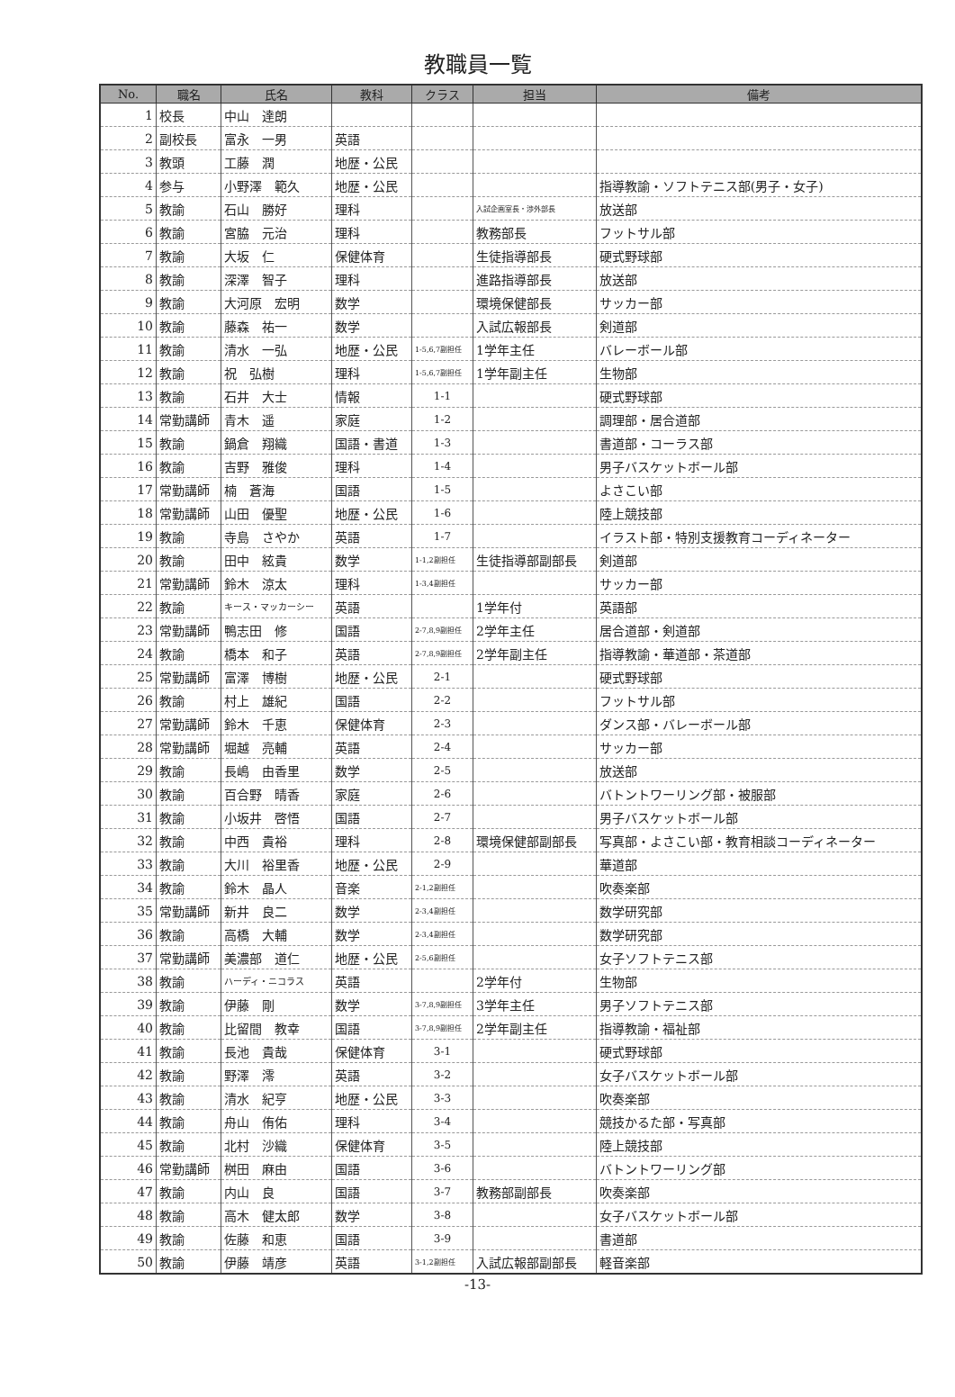教職員一覧
| No. | 職名 | 氏名 | 教科 | クラス | 担当 | 備考 |
| --- | --- | --- | --- | --- | --- | --- |
| 1 | 校長 | 中山 達朗 | | | | |
| 2 | 副校長 | 富永 一男 | 英語 | | | |
| 3 | 教頭 | 工藤 潤 | 地歴・公民 | | | |
| 4 | 参与 | 小野澤 範久 | 地歴・公民 | | | 指導教諭・ソフトテニス部(男子・女子) |
| 5 | 教諭 | 石山 勝好 | 理科 | | 入試企画室長・渉外部長 | 放送部 |
| 6 | 教諭 | 宮脇 元治 | 理科 | | 教務部長 | フットサル部 |
| 7 | 教諭 | 大坂 仁 | 保健体育 | | 生徒指導部長 | 硬式野球部 |
| 8 | 教諭 | 深澤 智子 | 理科 | | 進路指導部長 | 放送部 |
| 9 | 教諭 | 大河原 宏明 | 数学 | | 環境保健部長 | サッカー部 |
| 10 | 教諭 | 藤森 祐一 | 数学 | | 入試広報部長 | 剣道部 |
| 11 | 教諭 | 清水 一弘 | 地歴・公民 | 1-5,6,7副担任 | 1学年主任 | バレーボール部 |
| 12 | 教諭 | 祝 弘樹 | 理科 | 1-5,6,7副担任 | 1学年副主任 | 生物部 |
| 13 | 教諭 | 石井 大士 | 情報 | 1-1 | | 硬式野球部 |
| 14 | 常勤講師 | 青木 遥 | 家庭 | 1-2 | | 調理部・居合道部 |
| 15 | 教諭 | 鍋倉 翔織 | 国語・書道 | 1-3 | | 書道部・コーラス部 |
| 16 | 教諭 | 吉野 雅俊 | 理科 | 1-4 | | 男子バスケットボール部 |
| 17 | 常勤講師 | 楠 蒼海 | 国語 | 1-5 | | よさこい部 |
| 18 | 常勤講師 | 山田 優聖 | 地歴・公民 | 1-6 | | 陸上競技部 |
| 19 | 教諭 | 寺島 さやか | 英語 | 1-7 | | イラスト部・特別支援教育コーディネーター |
| 20 | 教諭 | 田中 絃貴 | 数学 | 1-1,2副担任 | 生徒指導部副部長 | 剣道部 |
| 21 | 常勤講師 | 鈴木 涼太 | 理科 | 1-3,4副担任 | | サッカー部 |
| 22 | 教諭 | キース・マッカーシー | 英語 | | 1学年付 | 英語部 |
| 23 | 常勤講師 | 鴨志田 修 | 国語 | 2-7,8,9副担任 | 2学年主任 | 居合道部・剣道部 |
| 24 | 教諭 | 橋本 和子 | 英語 | 2-7,8,9副担任 | 2学年副主任 | 指導教諭・華道部・茶道部 |
| 25 | 常勤講師 | 富澤 博樹 | 地歴・公民 | 2-1 | | 硬式野球部 |
| 26 | 教諭 | 村上 雄紀 | 国語 | 2-2 | | フットサル部 |
| 27 | 常勤講師 | 鈴木 千恵 | 保健体育 | 2-3 | | ダンス部・バレーボール部 |
| 28 | 常勤講師 | 堀越 亮輔 | 英語 | 2-4 | | サッカー部 |
| 29 | 教諭 | 長嶋 由香里 | 数学 | 2-5 | | 放送部 |
| 30 | 教諭 | 百合野 晴香 | 家庭 | 2-6 | | バトントワーリング部・被服部 |
| 31 | 教諭 | 小坂井 啓悟 | 国語 | 2-7 | | 男子バスケットボール部 |
| 32 | 教諭 | 中西 貴裕 | 理科 | 2-8 | 環境保健部副部長 | 写真部・よさこい部・教育相談コーディネーター |
| 33 | 教諭 | 大川 裕里香 | 地歴・公民 | 2-9 | | 華道部 |
| 34 | 教諭 | 鈴木 晶人 | 音楽 | 2-1,2副担任 | | 吹奏楽部 |
| 35 | 常勤講師 | 新井 良二 | 数学 | 2-3,4副担任 | | 数学研究部 |
| 36 | 教諭 | 高橋 大輔 | 数学 | 2-3,4副担任 | | 数学研究部 |
| 37 | 常勤講師 | 美濃部 道仁 | 地歴・公民 | 2-5,6副担任 | | 女子ソフトテニス部 |
| 38 | 教諭 | ハーディ・ニコラス | 英語 | | 2学年付 | 生物部 |
| 39 | 教諭 | 伊藤 剛 | 数学 | 3-7,8,9副担任 | 3学年主任 | 男子ソフトテニス部 |
| 40 | 教諭 | 比留間 教幸 | 国語 | 3-7,8,9副担任 | 2学年副主任 | 指導教諭・福祉部 |
| 41 | 教諭 | 長池 貴哉 | 保健体育 | 3-1 | | 硬式野球部 |
| 42 | 教諭 | 野澤 澪 | 英語 | 3-2 | | 女子バスケットボール部 |
| 43 | 教諭 | 清水 紀亨 | 地歴・公民 | 3-3 | | 吹奏楽部 |
| 44 | 教諭 | 舟山 侑佑 | 理科 | 3-4 | | 競技かるた部・写真部 |
| 45 | 教諭 | 北村 沙織 | 保健体育 | 3-5 | | 陸上競技部 |
| 46 | 常勤講師 | 桝田 麻由 | 国語 | 3-6 | | バトントワーリング部 |
| 47 | 教諭 | 内山 良 | 国語 | 3-7 | 教務部副部長 | 吹奏楽部 |
| 48 | 教諭 | 高木 健太郎 | 数学 | 3-8 | | 女子バスケットボール部 |
| 49 | 教諭 | 佐藤 和恵 | 国語 | 3-9 | | 書道部 |
| 50 | 教諭 | 伊藤 靖彦 | 英語 | 3-1,2副担任 | 入試広報部副部長 | 軽音楽部 |
-13-